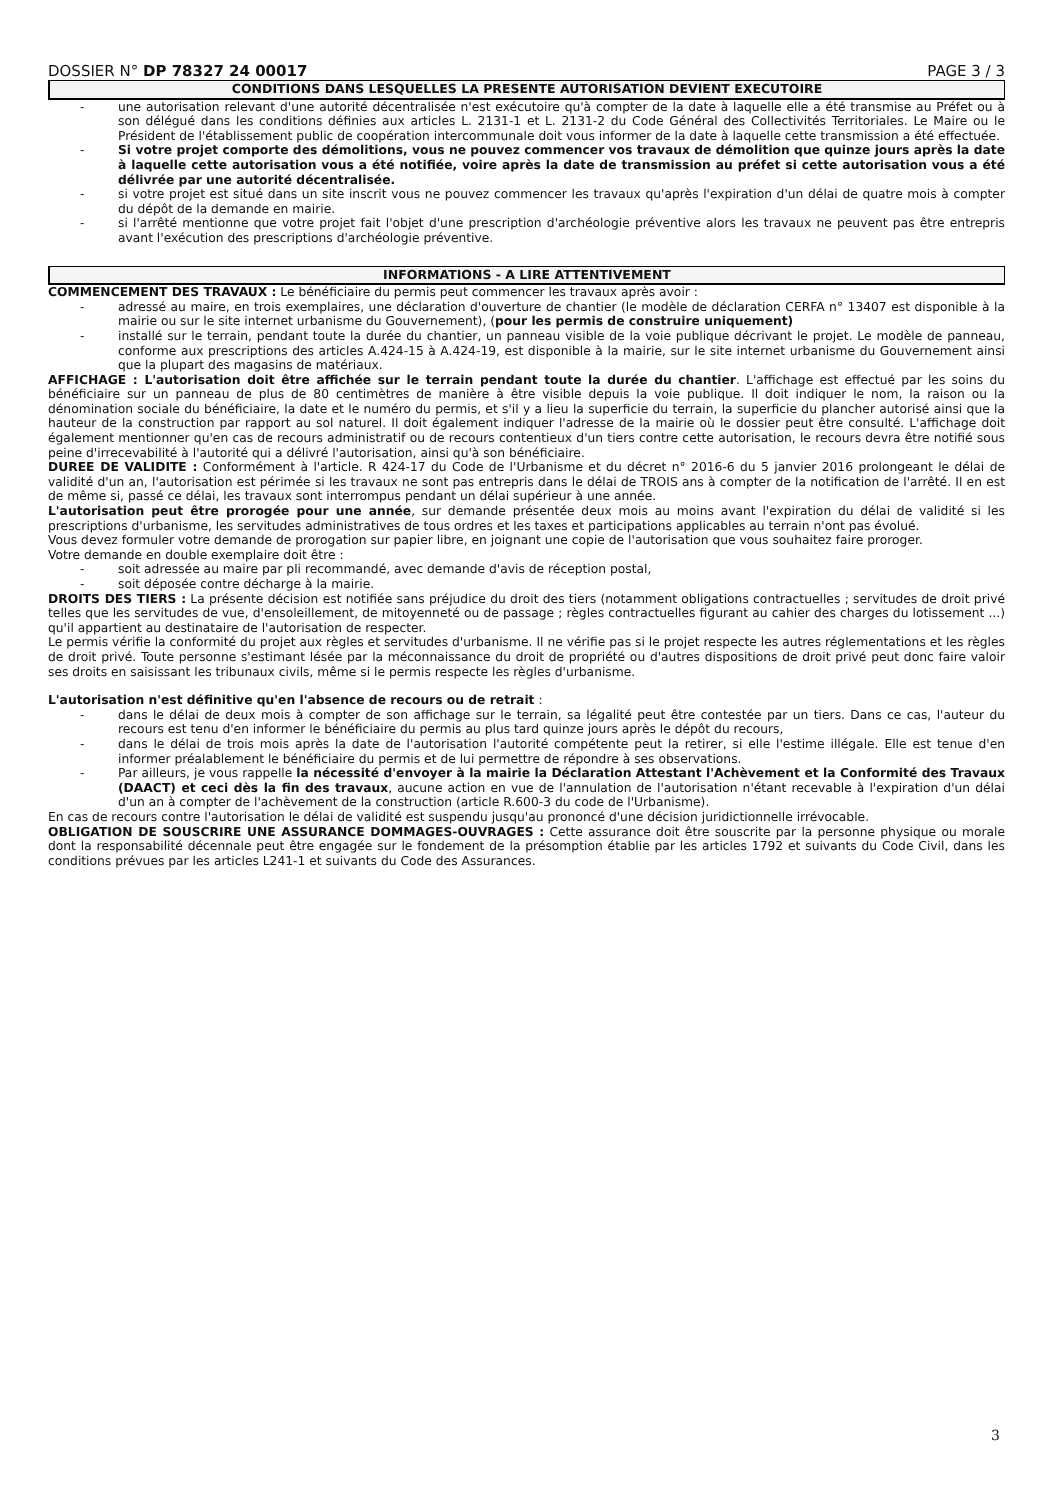DOSSIER N° DP 78327 24 00017 PAGE 3 / 3
CONDITIONS DANS LESQUELLES LA PRESENTE AUTORISATION DEVIENT EXECUTOIRE
- une autorisation relevant d'une autorité décentralisée n'est exécutoire qu'à compter de la date à laquelle elle a été transmise au Préfet ou à son délégué dans les conditions définies aux articles L. 2131-1 et L. 2131-2 du Code Général des Collectivités Territoriales. Le Maire ou le Président de l'établissement public de coopération intercommunale doit vous informer de la date à laquelle cette transmission a été effectuée.
- Si votre projet comporte des démolitions, vous ne pouvez commencer vos travaux de démolition que quinze jours après la date à laquelle cette autorisation vous a été notifiée, voire après la date de transmission au préfet si cette autorisation vous a été délivrée par une autorité décentralisée.
- si votre projet est situé dans un site inscrit vous ne pouvez commencer les travaux qu'après l'expiration d'un délai de quatre mois à compter du dépôt de la demande en mairie.
- si l'arrêté mentionne que votre projet fait l'objet d'une prescription d'archéologie préventive alors les travaux ne peuvent pas être entrepris avant l'exécution des prescriptions d'archéologie préventive.
INFORMATIONS - A LIRE ATTENTIVEMENT
COMMENCEMENT DES TRAVAUX : Le bénéficiaire du permis peut commencer les travaux après avoir :
- adressé au maire, en trois exemplaires, une déclaration d'ouverture de chantier (le modèle de déclaration CERFA n° 13407 est disponible à la mairie ou sur le site internet urbanisme du Gouvernement), (pour les permis de construire uniquement)
- installé sur le terrain, pendant toute la durée du chantier, un panneau visible de la voie publique décrivant le projet. Le modèle de panneau, conforme aux prescriptions des articles A.424-15 à A.424-19, est disponible à la mairie, sur le site internet urbanisme du Gouvernement ainsi que la plupart des magasins de matériaux.
AFFICHAGE : L'autorisation doit être affichée sur le terrain pendant toute la durée du chantier. L'affichage est effectué par les soins du bénéficiaire sur un panneau de plus de 80 centimètres de manière à être visible depuis la voie publique. Il doit indiquer le nom, la raison ou la dénomination sociale du bénéficiaire, la date et le numéro du permis, et s'il y a lieu la superficie du terrain, la superficie du plancher autorisé ainsi que la hauteur de la construction par rapport au sol naturel. Il doit également indiquer l'adresse de la mairie où le dossier peut être consulté. L'affichage doit également mentionner qu'en cas de recours administratif ou de recours contentieux d'un tiers contre cette autorisation, le recours devra être notifié sous peine d'irrecevabilité à l'autorité qui a délivré l'autorisation, ainsi qu'à son bénéficiaire.
DUREE DE VALIDITE : Conformément à l'article. R 424-17 du Code de l'Urbanisme et du décret n° 2016-6 du 5 janvier 2016 prolongeant le délai de validité d'un an, l'autorisation est périmée si les travaux ne sont pas entrepris dans le délai de TROIS ans à compter de la notification de l'arrêté. Il en est de même si, passé ce délai, les travaux sont interrompus pendant un délai supérieur à une année.
L'autorisation peut être prorogée pour une année, sur demande présentée deux mois au moins avant l'expiration du délai de validité si les prescriptions d'urbanisme, les servitudes administratives de tous ordres et les taxes et participations applicables au terrain n'ont pas évolué.
Vous devez formuler votre demande de prorogation sur papier libre, en joignant une copie de l'autorisation que vous souhaitez faire proroger.
Votre demande en double exemplaire doit être :
- soit adressée au maire par pli recommandé, avec demande d'avis de réception postal,
- soit déposée contre décharge à la mairie.
DROITS DES TIERS : La présente décision est notifiée sans préjudice du droit des tiers (notamment obligations contractuelles ; servitudes de droit privé telles que les servitudes de vue, d'ensoleillement, de mitoyenneté ou de passage ; règles contractuelles figurant au cahier des charges du lotissement ...) qu'il appartient au destinataire de l'autorisation de respecter.
Le permis vérifie la conformité du projet aux règles et servitudes d'urbanisme. Il ne vérifie pas si le projet respecte les autres réglementations et les règles de droit privé. Toute personne s'estimant lésée par la méconnaissance du droit de propriété ou d'autres dispositions de droit privé peut donc faire valoir ses droits en saisissant les tribunaux civils, même si le permis respecte les règles d'urbanisme.
L'autorisation n'est définitive qu'en l'absence de recours ou de retrait :
- dans le délai de deux mois à compter de son affichage sur le terrain, sa légalité peut être contestée par un tiers. Dans ce cas, l'auteur du recours est tenu d'en informer le bénéficiaire du permis au plus tard quinze jours après le dépôt du recours,
- dans le délai de trois mois après la date de l'autorisation l'autorité compétente peut la retirer, si elle l'estime illégale. Elle est tenue d'en informer préalablement le bénéficiaire du permis et de lui permettre de répondre à ses observations.
- Par ailleurs, je vous rappelle la nécessité d'envoyer à la mairie la Déclaration Attestant l'Achèvement et la Conformité des Travaux (DAACT) et ceci dès la fin des travaux, aucune action en vue de l'annulation de l'autorisation n'étant recevable à l'expiration d'un délai d'un an à compter de l'achèvement de la construction (article R.600-3 du code de l'Urbanisme).
En cas de recours contre l'autorisation le délai de validité est suspendu jusqu'au prononcé d'une décision juridictionnelle irrévocable.
OBLIGATION DE SOUSCRIRE UNE ASSURANCE DOMMAGES-OUVRAGES : Cette assurance doit être souscrite par la personne physique ou morale dont la responsabilité décennale peut être engagée sur le fondement de la présomption établie par les articles 1792 et suivants du Code Civil, dans les conditions prévues par les articles L241-1 et suivants du Code des Assurances.
3